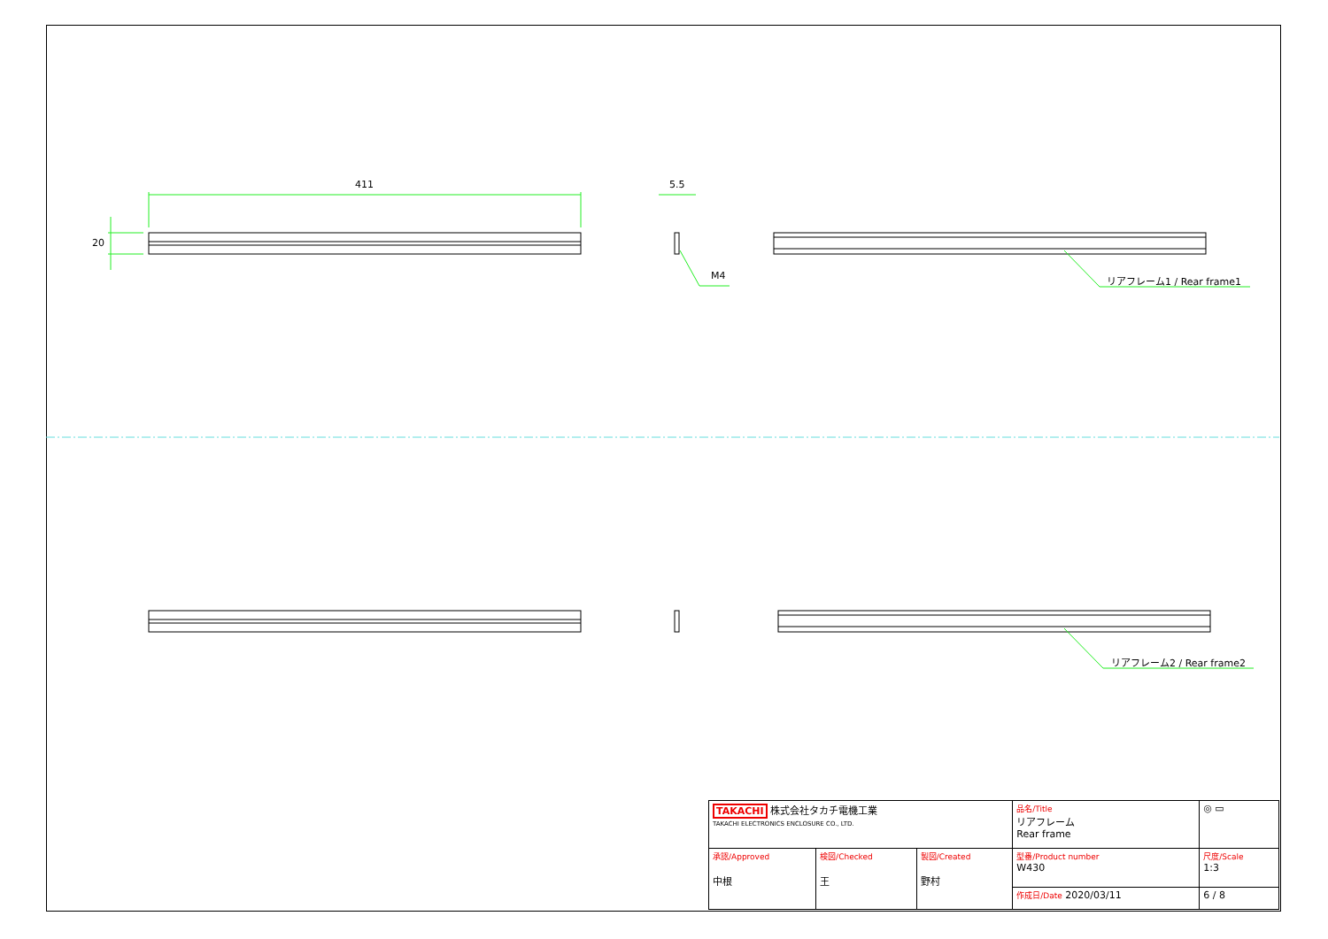411
20
5.5
M4 リアフレーム1 / Rear frame1
リアフレーム2 / Rear frame2
| TAKACHI 株式会社タカチ電機工業 TAKACHI ELECTRONICS ENCLOSURE CO., LTD. | | | 品名/Title リアフレーム Rear frame | ◎ ▭ |
| 承認/Approved 中根 | 検図/Checked 王 | 製図/Created 野村 | 型番/Product number W430 | 尺度/Scale 1:3 |
| | | | 作成日/Date 2020/03/11 | 6 / 8 |